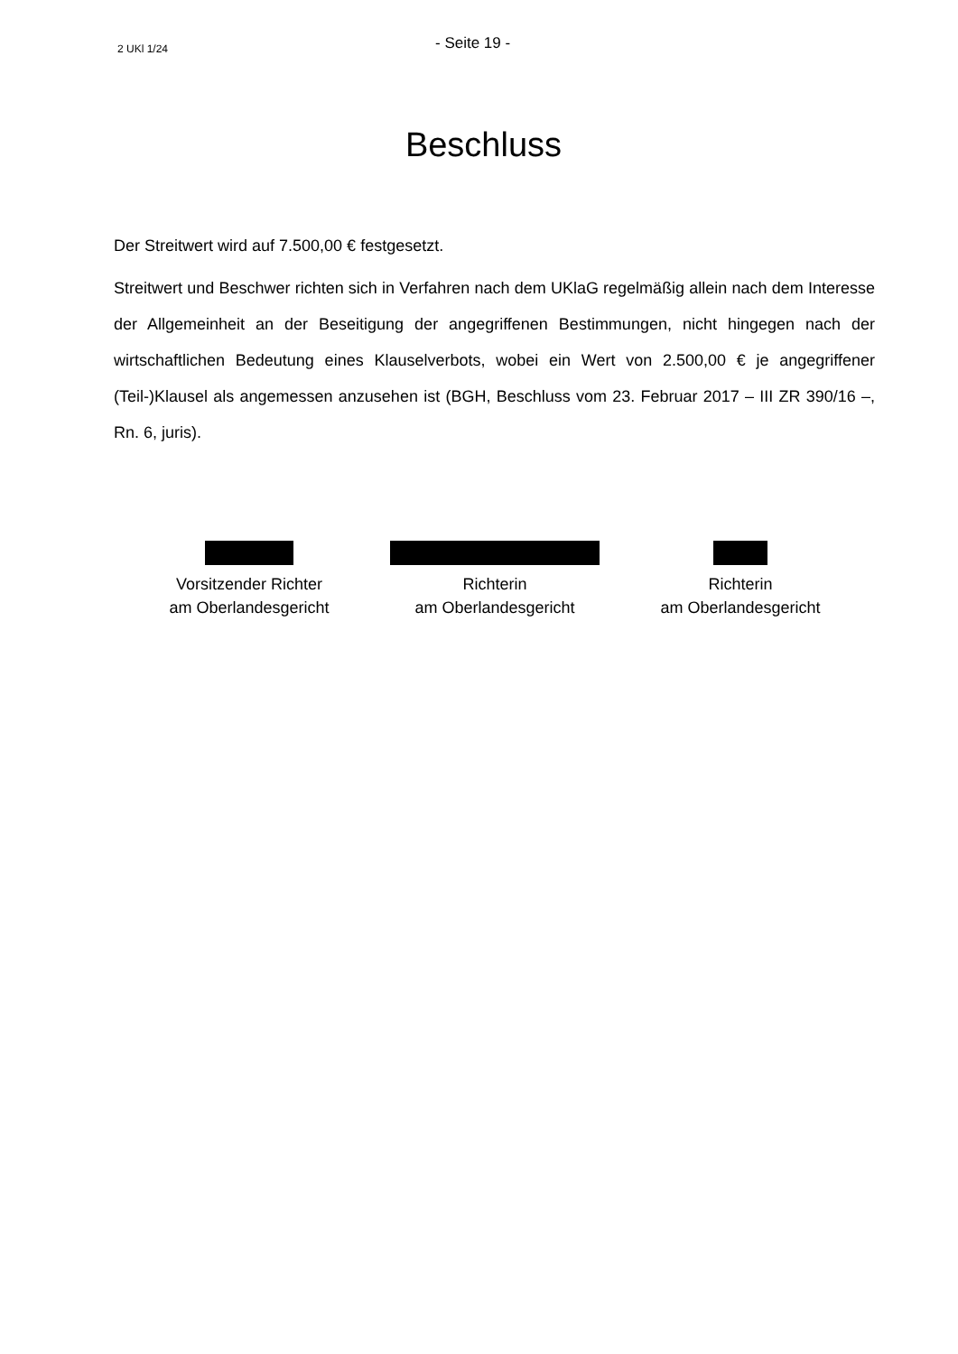2 UKl 1/24
- Seite 19 -
Beschluss
Der Streitwert wird auf 7.500,00 € festgesetzt.
Streitwert und Beschwer richten sich in Verfahren nach dem UKlaG regelmäßig allein nach dem Interesse der Allgemeinheit an der Beseitigung der angegriffenen Bestimmungen, nicht hingegen nach der wirtschaftlichen Bedeutung eines Klauselverbots, wobei ein Wert von 2.500,00 € je angegriffener (Teil-)Klausel als angemessen anzusehen ist (BGH, Beschluss vom 23. Februar 2017 – III ZR 390/16 –, Rn. 6, juris).
Vorsitzender Richter
am Oberlandesgericht
Richterin
am Oberlandesgericht
Richterin
am Oberlandesgericht